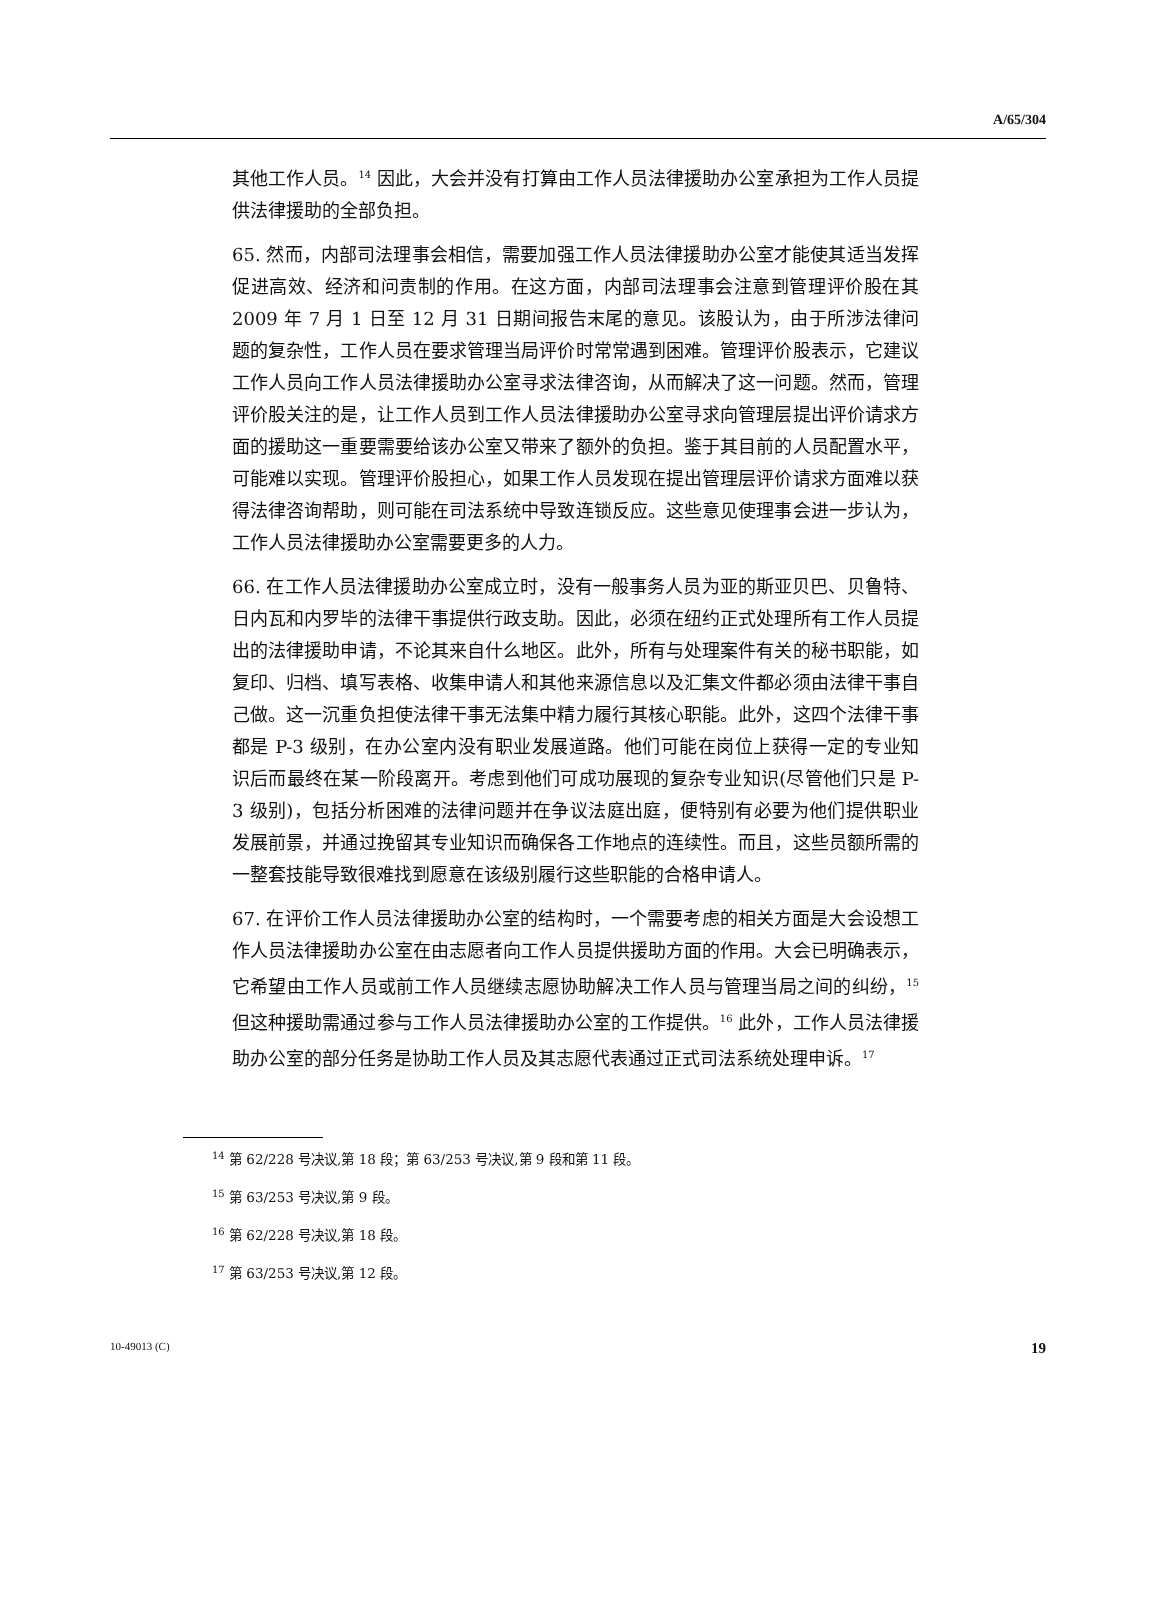A/65/304
其他工作人员。<sup>14</sup> 因此，大会并没有打算由工作人员法律援助办公室承担为工作人员提供法律援助的全部负担。
65. 然而，内部司法理事会相信，需要加强工作人员法律援助办公室才能使其适当发挥促进高效、经济和问责制的作用。在这方面，内部司法理事会注意到管理评价股在其 2009 年 7 月 1 日至 12 月 31 日期间报告末尾的意见。该股认为，由于所涉法律问题的复杂性，工作人员在要求管理当局评价时常常遇到困难。管理评价股表示，它建议工作人员向工作人员法律援助办公室寻求法律咨询，从而解决了这一问题。然而，管理评价股关注的是，让工作人员到工作人员法律援助办公室寻求向管理层提出评价请求方面的援助这一重要需要给该办公室又带来了额外的负担。鉴于其目前的人员配置水平，可能难以实现。管理评价股担心，如果工作人员发现在提出管理层评价请求方面难以获得法律咨询帮助，则可能在司法系统中导致连锁反应。这些意见使理事会进一步认为，工作人员法律援助办公室需要更多的人力。
66. 在工作人员法律援助办公室成立时，没有一般事务人员为亚的斯亚贝巴、贝鲁特、日内瓦和内罗毕的法律干事提供行政支助。因此，必须在纽约正式处理所有工作人员提出的法律援助申请，不论其来自什么地区。此外，所有与处理案件有关的秘书职能，如复印、归档、填写表格、收集申请人和其他来源信息以及汇集文件都必须由法律干事自己做。这一沉重负担使法律干事无法集中精力履行其核心职能。此外，这四个法律干事都是 P-3 级别，在办公室内没有职业发展道路。他们可能在岗位上获得一定的专业知识后而最终在某一阶段离开。考虑到他们可成功展现的复杂专业知识(尽管他们只是 P-3 级别)，包括分析困难的法律问题并在争议法庭出庭，便特别有必要为他们提供职业发展前景，并通过挽留其专业知识而确保各工作地点的连续性。而且，这些员额所需的一整套技能导致很难找到愿意在该级别履行这些职能的合格申请人。
67. 在评价工作人员法律援助办公室的结构时，一个需要考虑的相关方面是大会设想工作人员法律援助办公室在由志愿者向工作人员提供援助方面的作用。大会已明确表示，它希望由工作人员或前工作人员继续志愿协助解决工作人员与管理当局之间的纠纷，<sup>15</sup> 但这种援助需通过参与工作人员法律援助办公室的工作提供。<sup>16</sup> 此外，工作人员法律援助办公室的部分任务是协助工作人员及其志愿代表通过正式司法系统处理申诉。<sup>17</sup>
<sup>14</sup> 第 62/228 号决议,第 18 段；第 63/253 号决议,第 9 段和第 11 段。
<sup>15</sup> 第 63/253 号决议,第 9 段。
<sup>16</sup> 第 62/228 号决议,第 18 段。
<sup>17</sup> 第 63/253 号决议,第 12 段。
10-49013 (C) 19